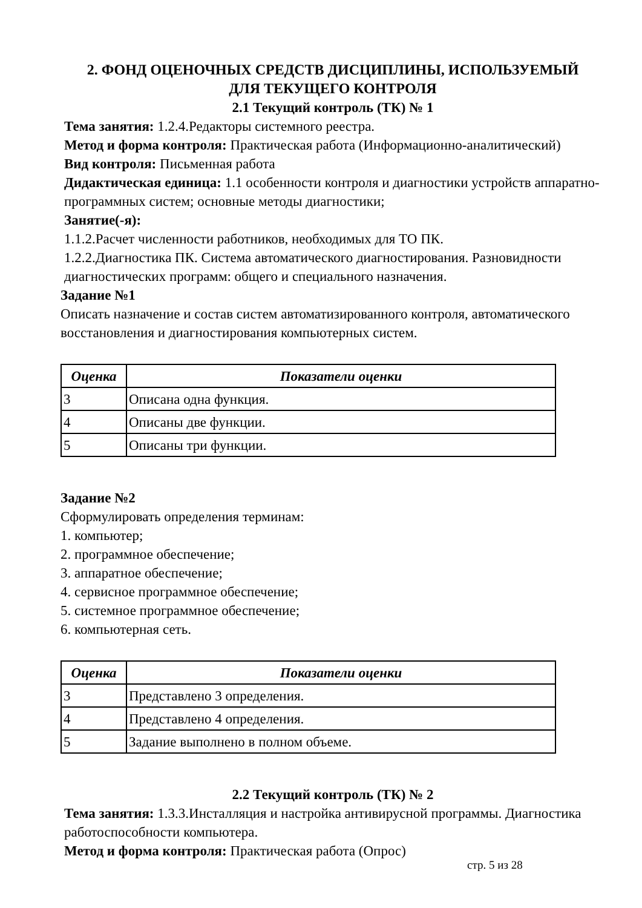2. ФОНД ОЦЕНОЧНЫХ СРЕДСТВ ДИСЦИПЛИНЫ, ИСПОЛЬЗУЕМЫЙ
ДЛЯ ТЕКУЩЕГО КОНТРОЛЯ
2.1 Текущий контроль (ТК) № 1
Тема занятия: 1.2.4.Редакторы системного реестра.
Метод и форма контроля: Практическая работа (Информационно-аналитический)
Вид контроля: Письменная работа
Дидактическая единица: 1.1 особенности контроля и диагностики устройств аппаратно-программных систем; основные методы диагностики;
Занятие(-я):
1.1.2.Расчет численности работников, необходимых для ТО ПК.
1.2.2.Диагностика ПК. Система автоматического диагностирования. Разновидности диагностических программ: общего и специального назначения.
Задание №1
Описать назначение и состав систем автоматизированного контроля, автоматического восстановления и диагностирования компьютерных систем.
| Оценка | Показатели оценки |
| --- | --- |
| 3 | Описана одна функция. |
| 4 | Описаны две функции. |
| 5 | Описаны три функции. |
Задание №2
Сформулировать определения терминам:
1. компьютер;
2. программное обеспечение;
3. аппаратное обеспечение;
4. сервисное программное обеспечение;
5. системное программное обеспечение;
6. компьютерная сеть.
| Оценка | Показатели оценки |
| --- | --- |
| 3 | Представлено 3 определения. |
| 4 | Представлено 4 определения. |
| 5 | Задание выполнено в полном объеме. |
2.2 Текущий контроль (ТК) № 2
Тема занятия: 1.3.3.Инсталляция и настройка антивирусной программы. Диагностика работоспособности компьютера.
Метод и форма контроля: Практическая работа (Опрос)
стр. 5 из 28